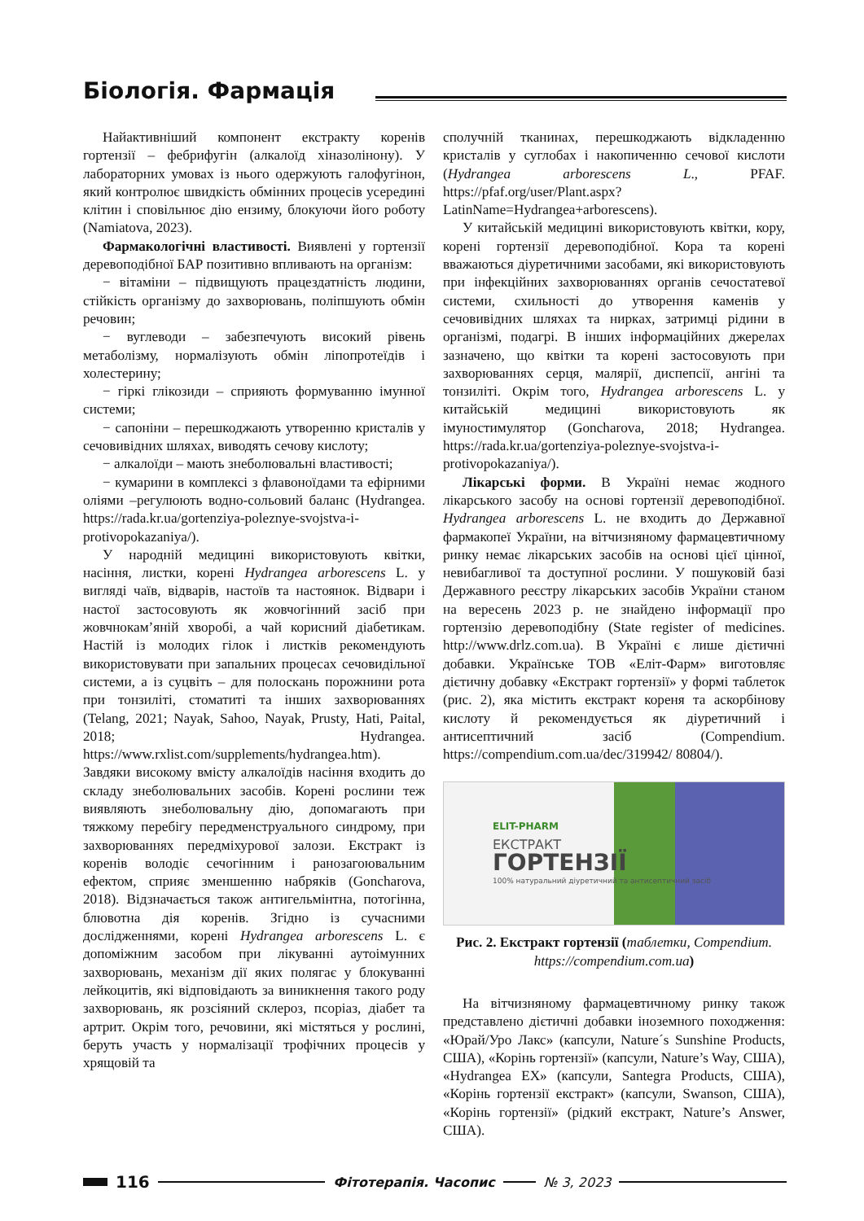Біологія. Фармація
Найактивніший компонент екстракту коренів гортензії – фебрифугін (алкалоїд хіназолінону). У лабораторних умовах із нього одержують галофугінон, який контролює швидкість обмінних процесів усередині клітин і сповільнює дію ензиму, блокуючи його роботу (Namiatova, 2023).
Фармакологічні властивості. Виявлені у гортензії деревоподібної БАР позитивно впливають на організм:
− вітаміни – підвищують працездатність людини, стійкість організму до захворювань, поліпшують обмін речовин;
− вуглеводи – забезпечують високий рівень метаболізму, нормалізують обмін ліпопротеїдів і холестерину;
− гіркі глікозиди – сприяють формуванню імунної системи;
− сапоніни – перешкоджають утворенню кристалів у сечовивідних шляхах, виводять сечову кислоту;
− алкалоїди – мають знеболювальні властивості;
− кумарини в комплексі з флавоноїдами та ефірними оліями –регулюють водно-сольовий баланс (Hydrangea. https://rada.kr.ua/gortenziya-poleznye-svojstva-i-protivopokazaniya/).
У народній медицині використовують квітки, насіння, листки, корені Hydrangea arborescens L. у вигляді чаїв, відварів, настоїв та настоянок. Відвари і настої застосовують як жовчогінний засіб при жовчнокам’яній хворобі, а чай корисний діабетикам. Настій із молодих гілок і листків рекомендують використовувати при запальних процесах сечовидільної системи, а із суцвіть – для полоскань порожнини рота при тонзиліті, стоматиті та інших захворюваннях (Telang, 2021; Nayak, Sahoo, Nayak, Prusty, Hati, Paital, 2018; Hydrangea. https://www.rxlist.com/supplements/hydrangea.htm). Завдяки високому вмісту алкалоїдів насіння входить до складу знеболювальних засобів. Корені рослини теж виявляють знеболювальну дію, допомагають при тяжкому перебігу передменструального синдрому, при захворюваннях передміхурової залози. Екстракт із коренів володіє сечогінним і ранозагоювальним ефектом, сприяє зменшенню набряків (Goncharova, 2018). Відзначається також антигельмінтна, потогінна, блювотна дія коренів. Згідно із сучасними дослідженнями, корені Hydrangea arborescens L. є допоміжним засобом при лікуванні аутоімунних захворювань, механізм дії яких полягає у блокуванні лейкоцитів, які відповідають за виникнення такого роду захворювань, як розсіяний склероз, псоріаз, діабет та артрит. Окрім того, речовини, які містяться у рослині, беруть участь у нормалізації трофічних процесів у хрящовій та
сполучній тканинах, перешкоджають відкладенню кристалів у суглобах і накопиченню сечової кислоти (Hydrangea arborescens L., PFAF. https://pfaf.org/user/Plant.aspx?LatinName=Hydrangea+arborescens).
У китайській медицині використовують квітки, кору, корені гортензії деревоподібної. Кора та корені вважаються діуретичними засобами, які використовують при інфекційних захворюваннях органів сечостатевої системи, схильності до утворення каменів у сечовивідних шляхах та нирках, затримці рідини в організмі, подагрі. В інших інформаційних джерелах зазначено, що квітки та корені застосовують при захворюваннях серця, малярії, диспепсії, ангіні та тонзиліті. Окрім того, Hydrangea arborescens L. у китайській медицині використовують як імуностимулятор (Goncharova, 2018; Hydrangea. https://rada.kr.ua/gortenziya-poleznye-svojstva-i-protivopokazaniya/).
Лікарські форми. В Україні немає жодного лікарського засобу на основі гортензії деревоподібної. Hydrangea arborescens L. не входить до Державної фармакопеї України, на вітчизняному фармацевтичному ринку немає лікарських засобів на основі цієї цінної, невибагливої та доступної рослини. У пошуковій базі Державного реєстру лікарських засобів України станом на вересень 2023 р. не знайдено інформації про гортензію деревоподібну (State register of medicines. http://www.drlz.com.ua). В Україні є лише дієтичні добавки. Українське ТОВ «Еліт-Фарм» виготовляє дієтичну добавку «Екстракт гортензії» у формі таблеток (рис. 2), яка містить екстракт кореня та аскорбінову кислоту й рекомендується як діуретичний і антисептичний засіб (Compendium. https://compendium.com.ua/dec/319942/ 80804/).
ELIT-PHARM
ЕКСТРАКТ
ГОРТЕНЗІЇ
100% натуральний діуретичний та антисептичний засіб
Рис. 2. Екстракт гортензії (таблетки, Compendium. https://compendium.com.ua)
На вітчизняному фармацевтичному ринку також представлено дієтичні добавки іноземного походження: «Юрай/Уро Лакс» (капсули, Nature´s Sunshine Products, США), «Корінь гортензії» (капсули, Nature’s Way, США), «Hydrangea EX» (капсули, Santegra Products, США), «Корінь гортензії екстракт» (капсули, Swanson, США), «Корінь гортензії» (рідкий екстракт, Nature’s Answer, США).
116
Фітотерапія. Часопис № 3, 2023